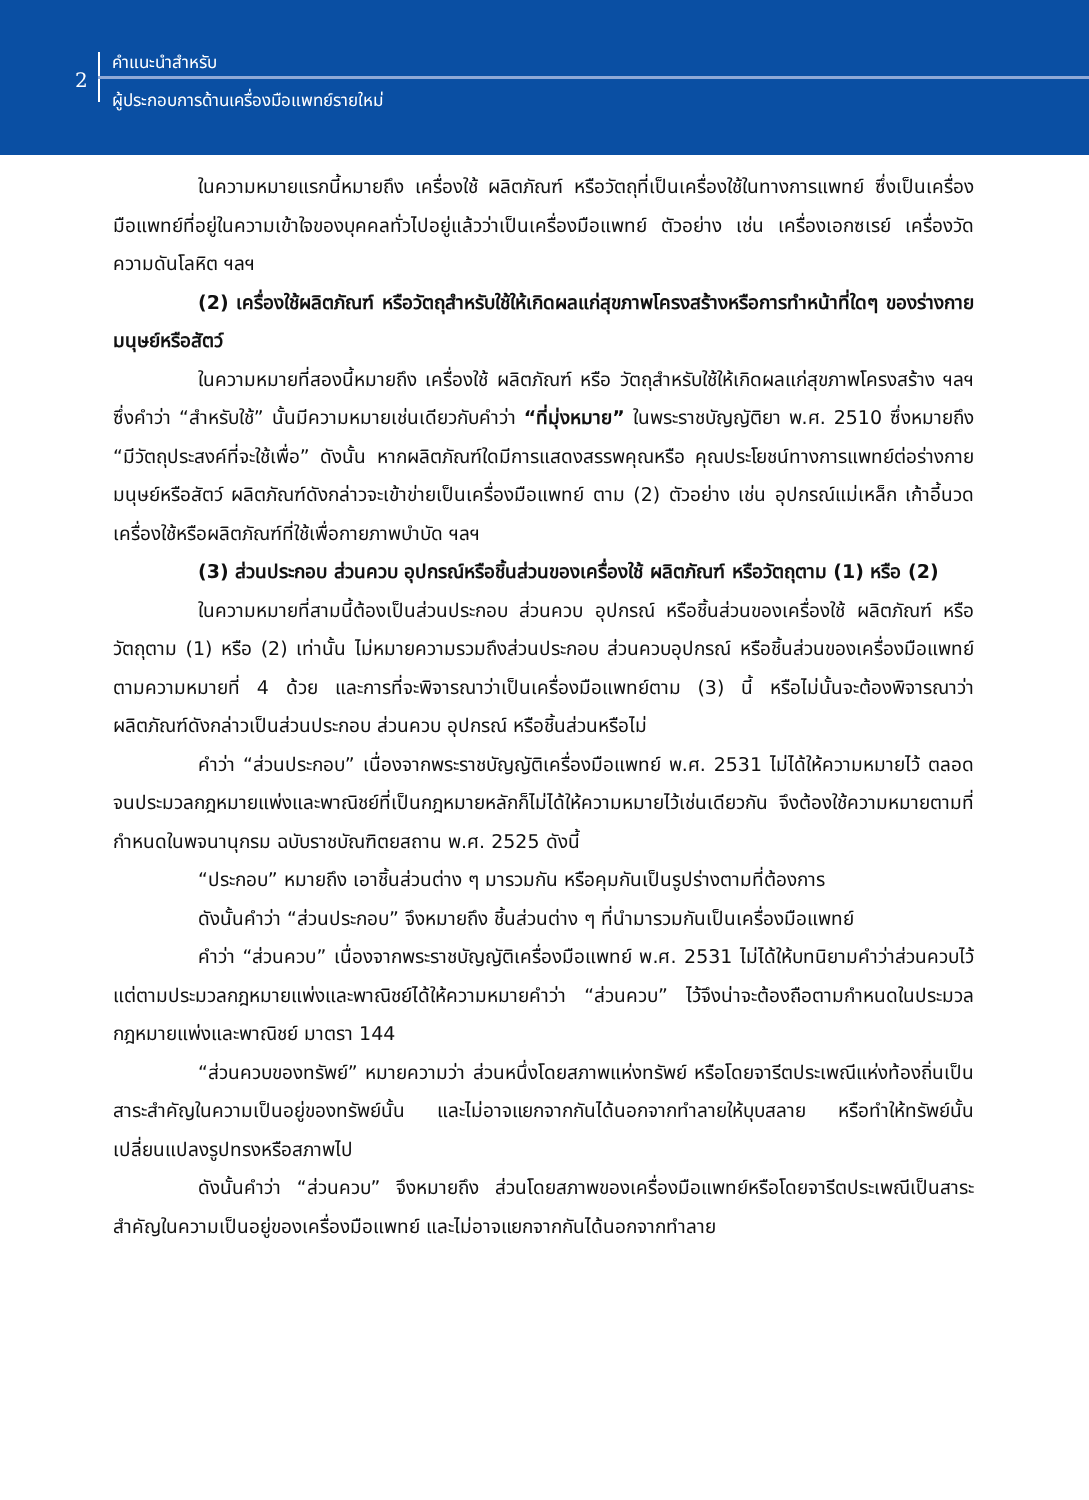2
คำแนะนำสำหรับ
ผู้ประกอบการด้านเครื่องมือแพทย์รายใหม่
ในความหมายแรกนี้หมายถึง เครื่องใช้ ผลิตภัณฑ์ หรือวัตถุที่เป็นเครื่องใช้ในทางการแพทย์ ซึ่งเป็นเครื่องมือแพทย์ที่อยู่ในความเข้าใจของบุคคลทั่วไปอยู่แล้วว่าเป็นเครื่องมือแพทย์ ตัวอย่าง เช่น เครื่องเอกซเรย์ เครื่องวัดความดันโลหิต ฯลฯ
(2) เครื่องใช้ผลิตภัณฑ์ หรือวัตถุสำหรับใช้ให้เกิดผลแก่สุขภาพโครงสร้างหรือการทำหน้าที่ใดๆ ของร่างกายมนุษย์หรือสัตว์
ในความหมายที่สองนี้หมายถึง เครื่องใช้ ผลิตภัณฑ์ หรือ วัตถุสำหรับใช้ให้เกิดผลแก่สุขภาพโครงสร้าง ฯลฯ ซึ่งคำว่า “สำหรับใช้” นั้นมีความหมายเช่นเดียวกับคำว่า “ที่มุ่งหมาย” ในพระราชบัญญัติยา พ.ศ. 2510 ซึ่งหมายถึง “มีวัตถุประสงค์ที่จะใช้เพื่อ” ดังนั้น หากผลิตภัณฑ์ใดมีการแสดงสรรพคุณหรือ คุณประโยชน์ทางการแพทย์ต่อร่างกายมนุษย์หรือสัตว์ ผลิตภัณฑ์ดังกล่าวจะเข้าข่ายเป็นเครื่องมือแพทย์ ตาม (2) ตัวอย่าง เช่น อุปกรณ์แม่เหล็ก เก้าอี้นวด เครื่องใช้หรือผลิตภัณฑ์ที่ใช้เพื่อกายภาพบำบัด ฯลฯ
(3) ส่วนประกอบ ส่วนควบ อุปกรณ์หรือชิ้นส่วนของเครื่องใช้ ผลิตภัณฑ์ หรือวัตถุตาม (1) หรือ (2)
ในความหมายที่สามนี้ต้องเป็นส่วนประกอบ ส่วนควบ อุปกรณ์ หรือชิ้นส่วนของเครื่องใช้ ผลิตภัณฑ์ หรือวัตถุตาม (1) หรือ (2) เท่านั้น ไม่หมายความรวมถึงส่วนประกอบ ส่วนควบอุปกรณ์ หรือชิ้นส่วนของเครื่องมือแพทย์ตามความหมายที่ 4 ด้วย และการที่จะพิจารณาว่าเป็นเครื่องมือแพทย์ตาม (3) นี้ หรือไม่นั้นจะต้องพิจารณาว่าผลิตภัณฑ์ดังกล่าวเป็นส่วนประกอบ ส่วนควบ อุปกรณ์ หรือชิ้นส่วนหรือไม่
คำว่า “ส่วนประกอบ” เนื่องจากพระราชบัญญัติเครื่องมือแพทย์ พ.ศ. 2531 ไม่ได้ให้ความหมายไว้ ตลอดจนประมวลกฎหมายแพ่งและพาณิชย์ที่เป็นกฎหมายหลักก็ไม่ได้ให้ความหมายไว้เช่นเดียวกัน จึงต้องใช้ความหมายตามที่กำหนดในพจนานุกรม ฉบับราชบัณฑิตยสถาน พ.ศ. 2525 ดังนี้
“ประกอบ” หมายถึง เอาชิ้นส่วนต่าง ๆ มารวมกัน หรือคุมกันเป็นรูปร่างตามที่ต้องการ
ดังนั้นคำว่า “ส่วนประกอบ” จึงหมายถึง ชิ้นส่วนต่าง ๆ ที่นำมารวมกันเป็นเครื่องมือแพทย์
คำว่า “ส่วนควบ” เนื่องจากพระราชบัญญัติเครื่องมือแพทย์ พ.ศ. 2531 ไม่ได้ให้บทนิยามคำว่าส่วนควบไว้ แต่ตามประมวลกฎหมายแพ่งและพาณิชย์ได้ให้ความหมายคำว่า “ส่วนควบ” ไว้จึงน่าจะต้องถือตามกำหนดในประมวลกฎหมายแพ่งและพาณิชย์ มาตรา 144
“ส่วนควบของทรัพย์” หมายความว่า ส่วนหนึ่งโดยสภาพแห่งทรัพย์ หรือโดยจารีตประเพณีแห่งท้องถิ่นเป็นสาระสำคัญในความเป็นอยู่ของทรัพย์นั้น และไม่อาจแยกจากกันได้นอกจากทำลายให้บุบสลาย หรือทำให้ทรัพย์นั้นเปลี่ยนแปลงรูปทรงหรือสภาพไป
ดังนั้นคำว่า “ส่วนควบ” จึงหมายถึง ส่วนโดยสภาพของเครื่องมือแพทย์หรือโดยจารีตประเพณีเป็นสาระสำคัญในความเป็นอยู่ของเครื่องมือแพทย์ และไม่อาจแยกจากกันได้นอกจากทำลาย